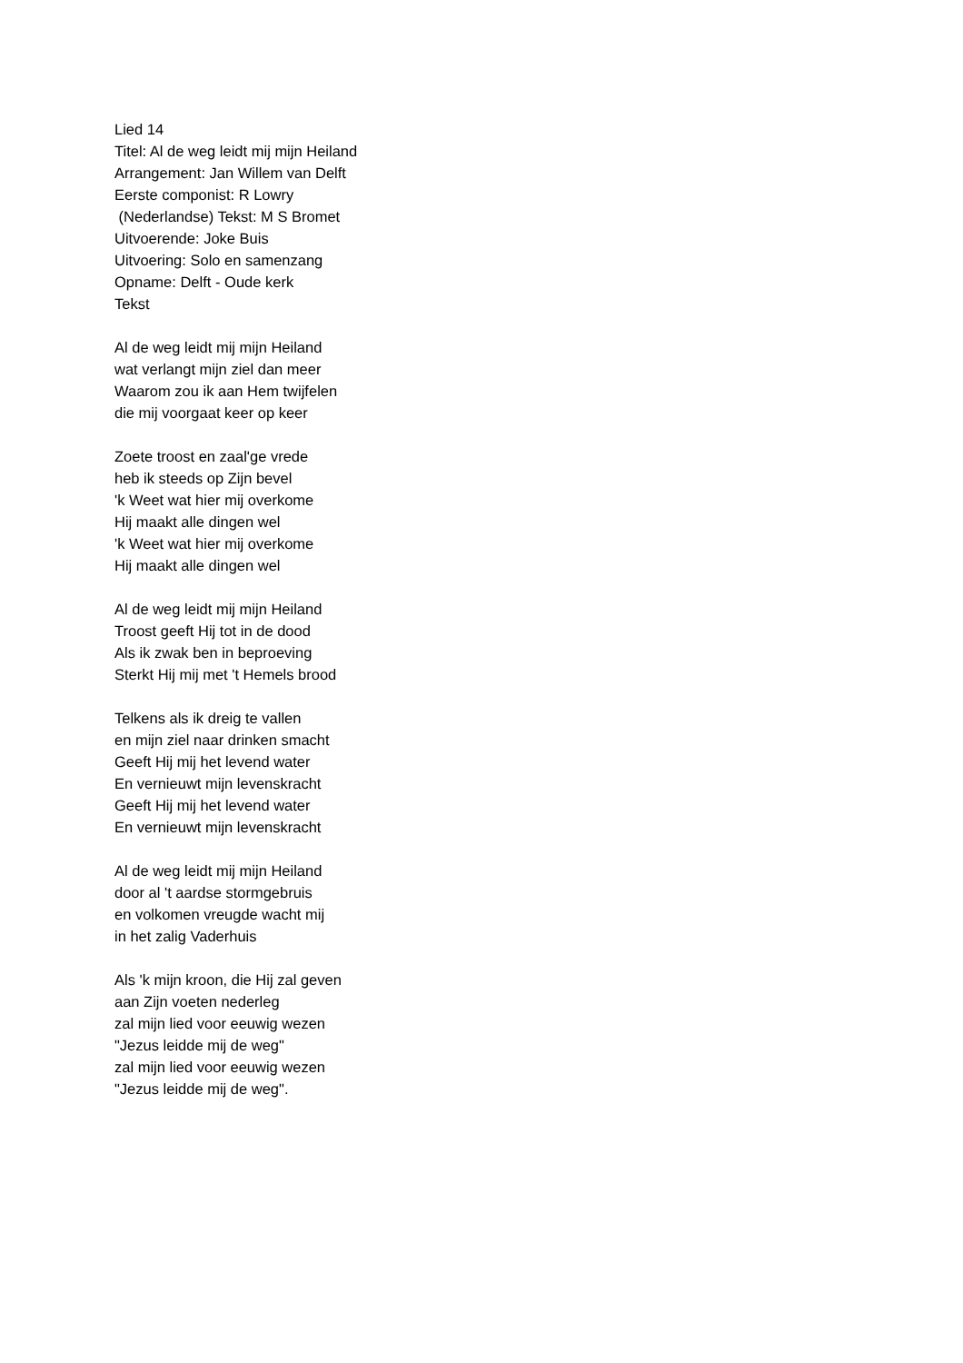Lied 14
Titel: Al de weg leidt mij mijn Heiland
Arrangement: Jan Willem van Delft
Eerste componist: R Lowry
(Nederlandse) Tekst: M S Bromet
Uitvoerende: Joke Buis
Uitvoering: Solo en samenzang
Opname: Delft - Oude kerk
Tekst
Al de weg leidt mij mijn Heiland
wat verlangt mijn ziel dan meer
Waarom zou ik aan Hem twijfelen
die mij voorgaat keer op keer
Zoete troost en zaal'ge vrede
heb ik steeds op Zijn bevel
'k Weet wat hier mij overkome
Hij maakt alle dingen wel
'k Weet wat hier mij overkome
Hij maakt alle dingen wel
Al de weg leidt mij mijn Heiland
Troost geeft Hij tot in de dood
Als ik zwak ben in beproeving
Sterkt Hij mij met 't Hemels brood
Telkens als ik dreig te vallen
en mijn ziel naar drinken smacht
Geeft Hij mij het levend water
En vernieuwt mijn levenskracht
Geeft Hij mij het levend water
En vernieuwt mijn levenskracht
Al de weg leidt mij mijn Heiland
door al 't aardse stormgebruis
en volkomen vreugde wacht mij
in het zalig Vaderhuis
Als 'k mijn kroon, die Hij zal geven
aan Zijn voeten nederleg
zal mijn lied voor eeuwig wezen
"Jezus leidde mij de weg"
zal mijn lied voor eeuwig wezen
"Jezus leidde mij de weg".